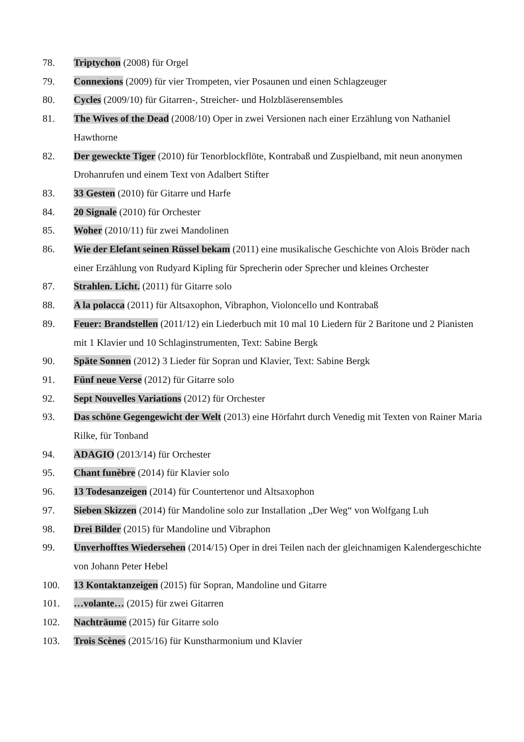78. Triptychon (2008) für Orgel
79. Connexions (2009) für vier Trompeten, vier Posaunen und einen Schlagzeuger
80. Cycles (2009/10) für Gitarren-, Streicher- und Holzbläserensembles
81. The Wives of the Dead (2008/10) Oper in zwei Versionen nach einer Erzählung von Nathaniel Hawthorne
82. Der geweckte Tiger (2010) für Tenorblockflöte, Kontrabaß und Zuspielband, mit neun anonymen Drohanrufen und einem Text von Adalbert Stifter
83. 33 Gesten (2010) für Gitarre und Harfe
84. 20 Signale (2010) für Orchester
85. Woher (2010/11) für zwei Mandolinen
86. Wie der Elefant seinen Rüssel bekam (2011) eine musikalische Geschichte von Alois Bröder nach einer Erzählung von Rudyard Kipling für Sprecherin oder Sprecher und kleines Orchester
87. Strahlen. Licht. (2011) für Gitarre solo
88. A la polacca (2011) für Altsaxophon, Vibraphon, Violoncello und Kontrabaß
89. Feuer: Brandstellen (2011/12) ein Liederbuch mit 10 mal 10 Liedern für 2 Baritone und 2 Pianisten mit 1 Klavier und 10 Schlaginstrumenten, Text: Sabine Bergk
90. Späte Sonnen (2012) 3 Lieder für Sopran und Klavier, Text: Sabine Bergk
91. Fünf neue Verse (2012) für Gitarre solo
92. Sept Nouvelles Variations (2012) für Orchester
93. Das schöne Gegengewicht der Welt (2013) eine Hörfahrt durch Venedig mit Texten von Rainer Maria Rilke, für Tonband
94. ADAGIO (2013/14) für Orchester
95. Chant funèbre (2014) für Klavier solo
96. 13 Todesanzeigen (2014) für Countertenor und Altsaxophon
97. Sieben Skizzen (2014) für Mandoline solo zur Installation „Der Weg“ von Wolfgang Luh
98. Drei Bilder (2015) für Mandoline und Vibraphon
99. Unverhofftes Wiedersehen (2014/15) Oper in drei Teilen nach der gleichnamigen Kalendergeschichte von Johann Peter Hebel
100. 13 Kontaktanzeigen (2015) für Sopran, Mandoline und Gitarre
101. …volante… (2015) für zwei Gitarren
102. Nachträume (2015) für Gitarre solo
103. Trois Scènes (2015/16) für Kunstharmonium und Klavier